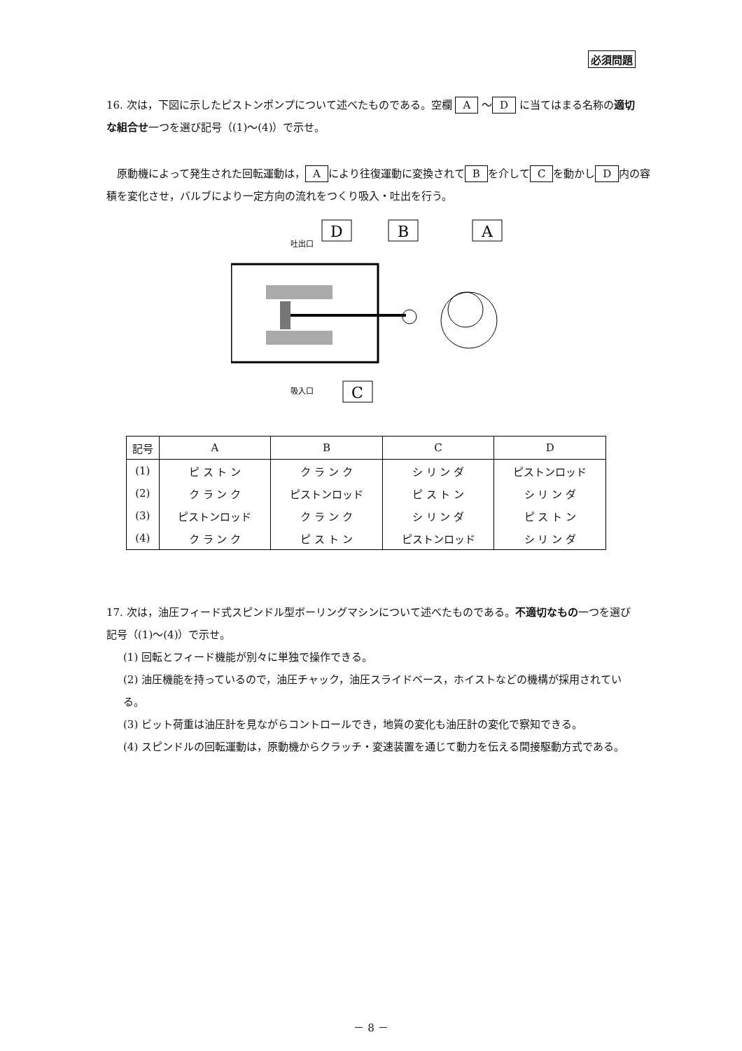必須問題
16. 次は，下図に示したピストンポンプについて述べたものである。空欄 A ～ D に当てはまる名称の適切な組合せ一つを選び記号（(1)～(4)）で示せ。
　原動機によって発生された回転運動は， A により往復運動に変換されて B を介して C を動かし D 内の容積を変化させ，バルブにより一定方向の流れをつくり吸入・吐出を行う。
D
B
A
C
吐出口
吸入口
| 記号 | A | B | C | D |
| --- | --- | --- | --- | --- |
| (1) | ピ ス ト ン | ク ラ ン ク | シ リ ン ダ | ピストンロッド |
| (2) | ク ラ ン ク | ピストンロッド | ピ ス ト ン | シ リ ン ダ |
| (3) | ピストンロッド | ク ラ ン ク | シ リ ン ダ | ピ ス ト ン |
| (4) | ク ラ ン ク | ピ ス ト ン | ピストンロッド | シ リ ン ダ |
17. 次は，油圧フィード式スピンドル型ボーリングマシンについて述べたものである。不適切なもの一つを選び記号（(1)～(4)）で示せ。
(1) 回転とフィード機能が別々に単独で操作できる。
(2) 油圧機能を持っているので，油圧チャック，油圧スライドベース，ホイストなどの機構が採用されている。
(3) ビット荷重は油圧計を見ながらコントロールでき，地質の変化も油圧計の変化で察知できる。
(4) スピンドルの回転運動は，原動機からクラッチ・変速装置を通じて動力を伝える間接駆動方式である。
－ 8 －